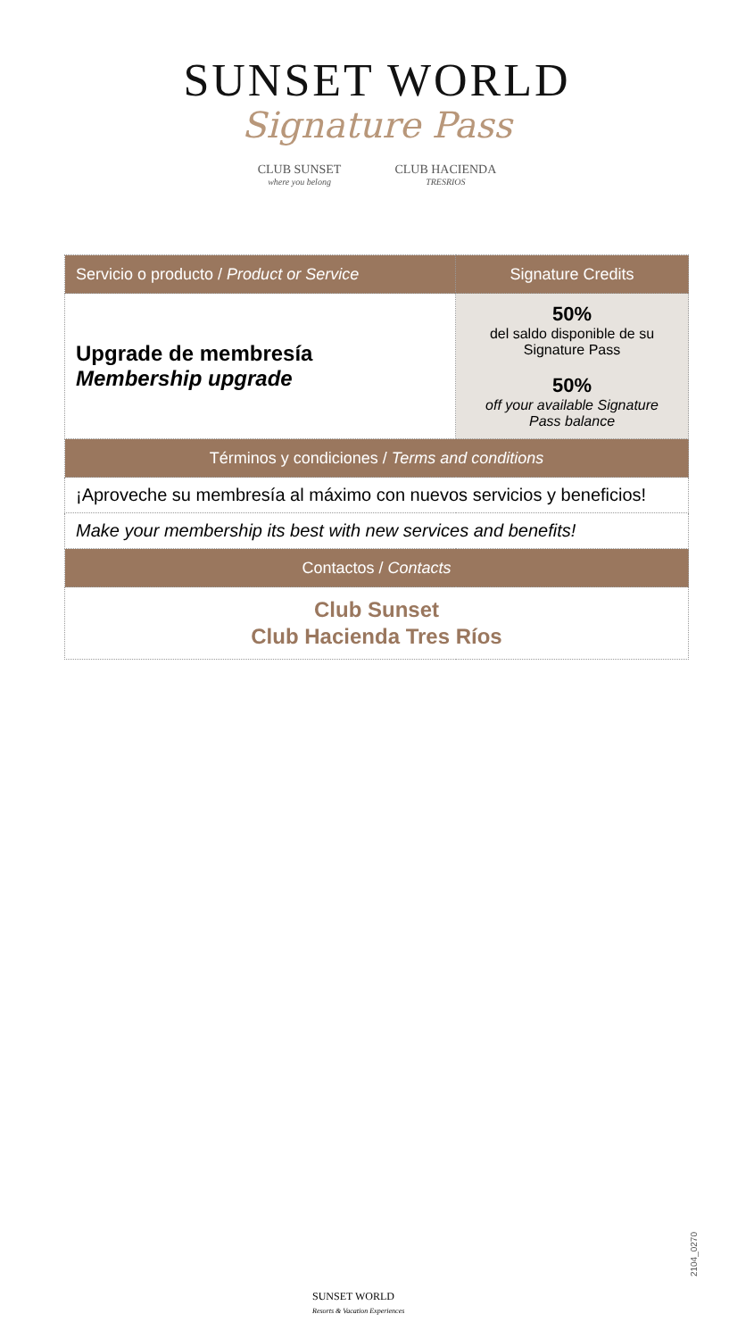SUNSET WORLD
Signature Pass
CLUB SUNSET
where you belong
CLUB HACIENDA
TRESRIOS
| Servicio o producto / Product or Service | Signature Credits |
| --- | --- |
| Upgrade de membresía Membership upgrade | 50% del saldo disponible de su Signature Pass 50% off your available Signature Pass balance |
| Términos y condiciones / Terms and conditions | |
| ¡Aproveche su membresía al máximo con nuevos servicios y beneficios! | |
| Make your membership its best with new services and benefits! | |
| Contactos / Contacts | |
| Club Sunset Club Hacienda Tres Ríos | |
2104_0270
SUNSET WORLD
Resorts & Vacation Experiences